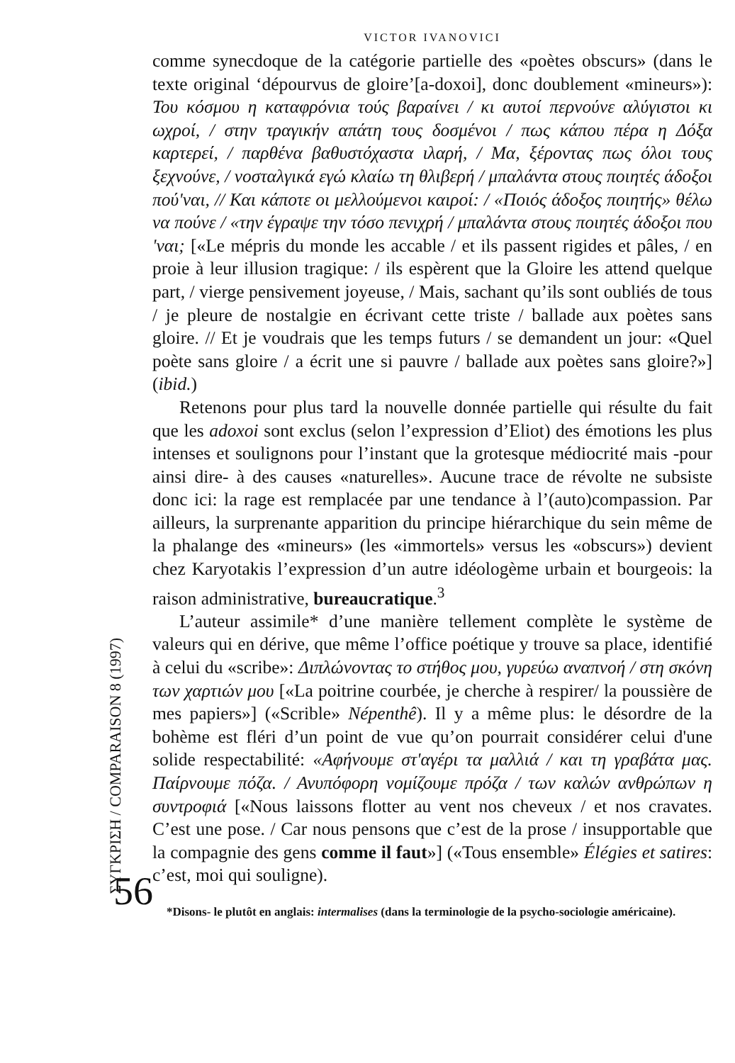ΣΥΓΚΡΙΣΗ / COMPARAISON 8 (1997)
56
VICTOR IVANOVICI
comme synecdoque de la catégorie partielle des «poètes obscurs» (dans le texte original ‘dépourvus de gloire’[a-doxoi], donc doublement «mineurs»): Του κόσμου η καταφρόνια τούς βαραίνει / κι αυτοί περνούνε αλύγιστοι κι ωχροί, / στην τραγικήν απάτη τους δοσμένοι / πως κάπου πέρα η Δόξα καρτερεί, / παρθένα βαθυστόχαστα ιλαρή, / Μα, ξέροντας πως όλοι τους ξεχνούνε, / νοσταλγικά εγώ κλαίω τη θλιβερή / μπαλάντα στους ποιητές άδοξοι πού'ναι, // Και κάποτε οι μελλούμενοι καιροί: / «Ποιός άδοξος ποιητής» θέλω να πούνε / «την έγραψε την τόσο πενιχρή / μπαλάντα στους ποιητές άδοξοι που 'ναι; [«Le mépris du monde les accable / et ils passent rigides et pâles, / en proie à leur illusion tragique: / ils espèrent que la Gloire les attend quelque part, / vierge pensivement joyeuse, / Mais, sachant qu’ils sont oubliés de tous / je pleure de nostalgie en écrivant cette triste / ballade aux poètes sans gloire. // Et je voudrais que les temps futurs / se demandent un jour: «Quel poète sans gloire / a écrit une si pauvre / ballade aux poètes sans gloire?»] (ibid.)
Retenons pour plus tard la nouvelle donnée partielle qui résulte du fait que les adoxoi sont exclus (selon l’expression d’Eliot) des émotions les plus intenses et soulignons pour l’instant que la grotesque médiocrité mais -pour ainsi dire- à des causes «naturelles». Aucune trace de révolte ne subsiste donc ici: la rage est remplacée par une tendance à l’(auto)compassion. Par ailleurs, la surprenante apparition du principe hiérarchique du sein même de la phalange des «mineurs» (les «immortels» versus les «obscurs») devient chez Karyotakis l’expression d’un autre idéologème urbain et bourgeois: la raison administrative, bureaucratique.<sup>3</sup>
L’auteur assimile* d’une manière tellement complète le système de valeurs qui en dérive, que même l’office poétique y trouve sa place, identifié à celui du «scribe»: Διπλώνοντας το στήθος μου, γυρεύω αναπνοή / στη σκόνη των χαρτιών μου [«La poitrine courbée, je cherche à respirer/ la poussière de mes papiers»] («Scrible» Népenthê). Il y a même plus: le désordre de la bohème est fléri d’un point de vue qu’on pourrait considérer celui d'une solide respectabilité: «Αφήνουμε στ'αγέρι τα μαλλιά / και τη γραβάτα μας. Παίρνουμε πόζα. / Ανυπόφορη νομίζουμε πρόζα / των καλών ανθρώπων η συντροφιά [«Nous laissons flotter au vent nos cheveux / et nos cravates. C’est une pose. / Car nous pensons que c’est de la prose / insupportable que la compagnie des gens comme il faut»] («Tous ensemble» Élégies et satires: c’est, moi qui souligne).
*Disons- le plutôt en anglais: intermalises (dans la terminologie de la psycho-sociologie américaine).